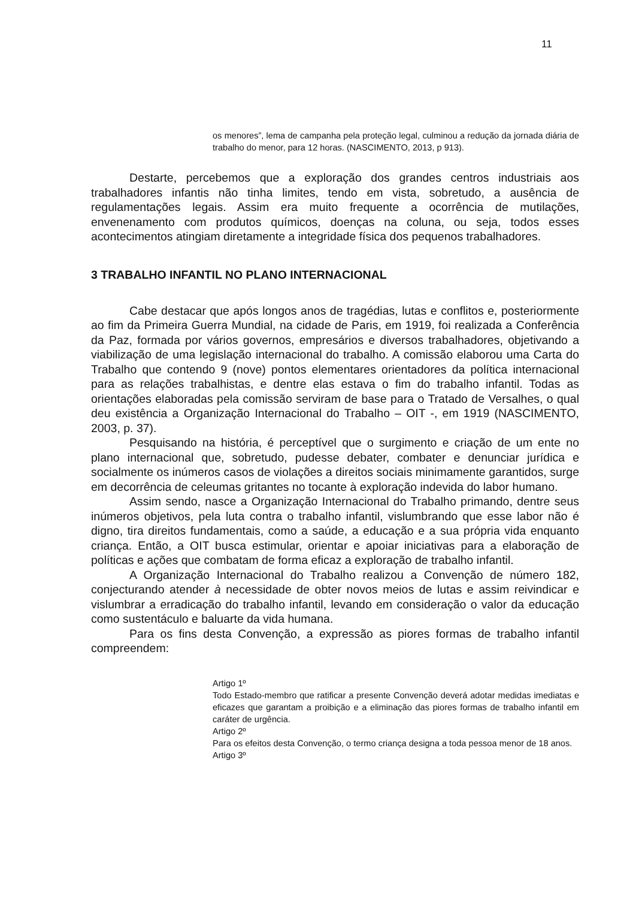11
os menores”, lema de campanha pela proteção legal, culminou a redução da jornada diária de trabalho do menor, para 12 horas. (NASCIMENTO, 2013, p 913).
Destarte, percebemos que a exploração dos grandes centros industriais aos trabalhadores infantis não tinha limites, tendo em vista, sobretudo, a ausência de regulamentações legais. Assim era muito frequente a ocorrência de mutilações, envenenamento com produtos químicos, doenças na coluna, ou seja, todos esses acontecimentos atingiam diretamente a integridade física dos pequenos trabalhadores.
3 TRABALHO INFANTIL NO PLANO INTERNACIONAL
Cabe destacar que após longos anos de tragédias, lutas e conflitos e, posteriormente ao fim da Primeira Guerra Mundial, na cidade de Paris, em 1919, foi realizada a Conferência da Paz, formada por vários governos, empresários e diversos trabalhadores, objetivando a viabilização de uma legislação internacional do trabalho. A comissão elaborou uma Carta do Trabalho que contendo 9 (nove) pontos elementares orientadores da política internacional para as relações trabalhistas, e dentre elas estava o fim do trabalho infantil. Todas as orientações elaboradas pela comissão serviram de base para o Tratado de Versalhes, o qual deu existência a Organização Internacional do Trabalho – OIT -, em 1919 (NASCIMENTO, 2003, p. 37).
Pesquisando na história, é perceptível que o surgimento e criação de um ente no plano internacional que, sobretudo, pudesse debater, combater e denunciar jurídica e socialmente os inúmeros casos de violações a direitos sociais minimamente garantidos, surge em decorrência de celeumas gritantes no tocante à exploração indevida do labor humano.
Assim sendo, nasce a Organização Internacional do Trabalho primando, dentre seus inúmeros objetivos, pela luta contra o trabalho infantil, vislumbrando que esse labor não é digno, tira direitos fundamentais, como a saúde, a educação e a sua própria vida enquanto criança. Então, a OIT busca estimular, orientar e apoiar iniciativas para a elaboração de políticas e ações que combatam de forma eficaz a exploração de trabalho infantil.
A Organização Internacional do Trabalho realizou a Convenção de número 182, conjecturando atender à necessidade de obter novos meios de lutas e assim reivindicar e vislumbrar a erradicação do trabalho infantil, levando em consideração o valor da educação como sustentáculo e baluarte da vida humana.
Para os fins desta Convenção, a expressão as piores formas de trabalho infantil compreendem:
Artigo 1º
Todo Estado-membro que ratificar a presente Convenção deverá adotar medidas imediatas e eficazes que garantam a proibição e a eliminação das piores formas de trabalho infantil em caráter de urgência.
Artigo 2º
Para os efeitos desta Convenção, o termo criança designa a toda pessoa menor de 18 anos.
Artigo 3º